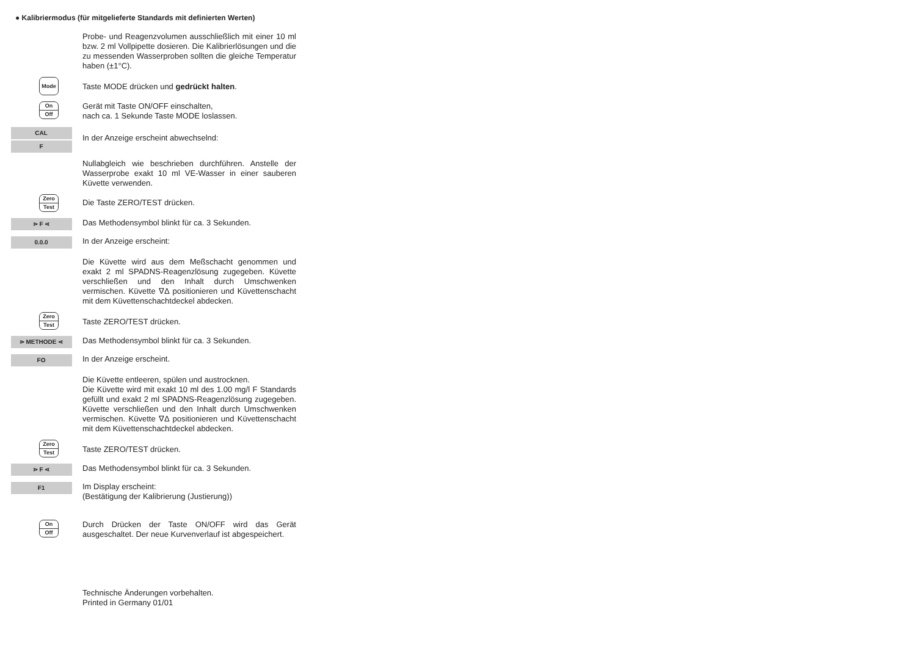● Kalibriermodus (für mitgelieferte Standards mit definierten Werten)
Probe- und Reagenzvolumen ausschließlich mit einer 10 ml bzw. 2 ml Vollpipette dosieren. Die Kalibrierlösungen und die zu messenden Wasserproben sollten die gleiche Temperatur haben (±1°C).
Mode
Taste MODE drücken und gedrückt halten.
On
Off
Gerät mit Taste ON/OFF einschalten,
nach ca. 1 Sekunde Taste MODE loslassen.
CAL
F
In der Anzeige erscheint abwechselnd:
Nullabgleich wie beschrieben durchführen. Anstelle der Wasserprobe exakt 10 ml VE-Wasser in einer sauberen Küvette verwenden.
Zero
Test
Die Taste ZERO/TEST drücken.
⋗ F ⋖
Das Methodensymbol blinkt für ca. 3 Sekunden.
0.0.0
In der Anzeige erscheint:
Die Küvette wird aus dem Meßschacht genommen und exakt 2 ml SPADNS-Reagenzlösung zugegeben. Küvette verschließen und den Inhalt durch Umschwenken vermischen. Küvette ∇Δ positionieren und Küvettenschacht mit dem Küvettenschachtdeckel abdecken.
Zero
Test
Taste ZERO/TEST drücken.
⋗ METHODE ⋖
Das Methodensymbol blinkt für ca. 3 Sekunden.
FO
In der Anzeige erscheint.
Die Küvette entleeren, spülen und austrocknen.
Die Küvette wird mit exakt 10 ml des 1.00 mg/l F Standards gefüllt und exakt 2 ml SPADNS-Reagenzlösung zugegeben. Küvette verschließen und den Inhalt durch Umschwenken vermischen. Küvette ∇Δ positionieren und Küvettenschacht mit dem Küvettenschachtdeckel abdecken.
Zero
Test
Taste ZERO/TEST drücken.
⋗ F ⋖
Das Methodensymbol blinkt für ca. 3 Sekunden.
F1
Im Display erscheint:
(Bestätigung der Kalibrierung (Justierung))
On
Off
Durch Drücken der Taste ON/OFF wird das Gerät ausgeschaltet. Der neue Kurvenverlauf ist abgespeichert.
Technische Änderungen vorbehalten.
Printed in Germany 01/01